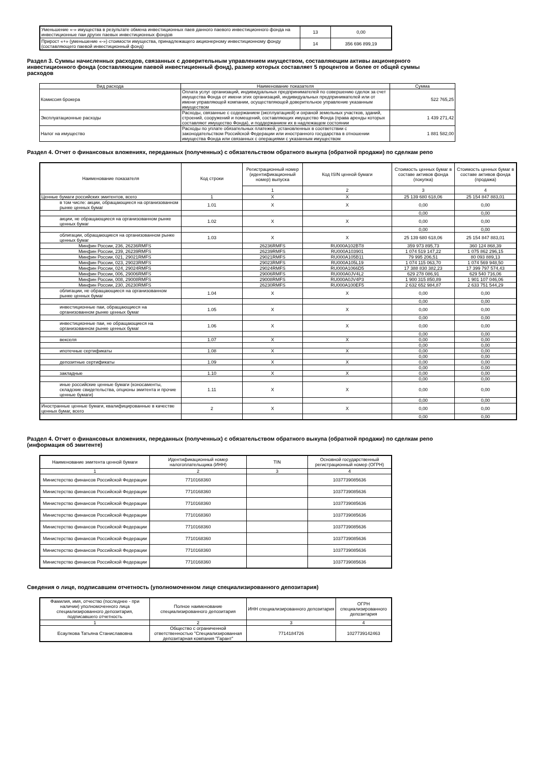| Уменьшение «-» имущества в результате обмена инвестиционных паев данного паевого инвестиционного фонда на инвестиционные паи других паевых инвестиционных фондов | 13 | 0,00 |
| Прирост «+» (уменьшение «-») стоимости имущества, принадлежащего акционерному инвестиционному фонду (составляющего паевой инвестиционный фонд) | 14 | 356 696 899,19 |
Раздел 3. Суммы начисленных расходов, связанных с доверительным управлением имуществом, составляющим активы акционерного инвестиционного фонда (составляющим паевой инвестиционный фонд), размер которых составляет 5 процентов и более от общей суммы расходов
| Вид расхода | Наименование показателя | Сумма |
| Комиссия брокера | Оплата услуг организаций, индивидуальных предпринимателей по совершению сделок за счет имущества Фонда от имени этих организаций, индивидуальных предпринимателей или от имени управляющей компании, осуществляющей доверительное управление указанным имуществом | 522 765,25 |
| Эксплуатационные расходы | Расходы, связанные с содержанием (эксплуатацией) и охраной земельных участков, зданий, строений, сооружений и помещений, составляющих имущество Фонда (права аренды которых составляют имущество Фонда), и поддержанием их в надлежащем состоянии | 1 439 271,42 |
| Налог на имущество | Расходы по уплате обязательных платежей, установленных в соответствии с законодательством Российской Федерации или иностранного государства в отношении имущества Фонда или связанных с операциями с указанным имуществом | 1 881 582,00 |
Раздел 4. Отчет о финансовых вложениях, переданных (полученных) с обязательством обратного выкупа (обратной продажи) по сделкам репо
| Наименование показателя | Код строки | Регистрационный номер (идентификационный номер) выпуска | Код ISIN ценной бумаги | Стоимость ценных бумаг в составе активов фонда (покупка) | Стоимость ценных бумаг в составе активов фонда (продажа) |
| | | 1 | 2 | 3 | 4 |
| Ценные бумаги российских эмитентов, всего | 1 | X | X | 25 139 680 618,06 | 25 154 847 883,01 |
| в том числе: акции, обращающиеся на организованном рынке ценных бумаг | 1.01 | X | X | 0,00 | 0,00 |
| | | | | 0,00 | 0,00 |
| акции, не обращающиеся на организованном рынке ценных бумаг | 1.02 | X | X | 0,00 | 0,00 |
| | | | | 0,00 | 0,00 |
| облигации, обращающиеся на организованном рынке ценных бумаг | 1.03 | X | X | 25 139 680 618,06 | 25 154 847 883,01 |
| Минфин России, 236, 26236RMFS | | 26236RMFS | RU000A102BT8 | 359 973 895,73 | 360 124 868,39 |
| Минфин России, 239, 26239RMFS | | 26239RMFS | RU000A103901 | 1 074 519 147,22 | 1 075 862 296,15 |
| Минфин России, 021, 29021RMFS | | 29021RMFS | RU000A105B11 | 79 995 206,51 | 80 093 889,13 |
| Минфин России, 023, 29023RMFS | | 29023RMFS | RU000A105L19 | 1 074 115 063,70 | 1 074 569 948,50 |
| Минфин России, 024, 29024RMFS | | 29024RMFS | RU000A1066D5 | 17 388 830 382,23 | 17 399 797 574,43 |
| Минфин России, 006, 29006RMFS | | 29006RMFS | RU000A0JV4L2 | 629 278 086,91 | 629 540 716,06 |
| Минфин России, 008, 29008RMFS | | 29008RMFS | RU000A0JV4P3 | 1 900 315 850,89 | 1 901 107 046,06 |
| Минфин России, 230, 26230RMFS | | 26230RMFS | RU000A100EF5 | 2 632 652 984,87 | 2 633 751 544,29 |
| облигации, не обращающиеся на организованном рынке ценных бумаг | 1.04 | X | X | 0,00 | 0,00 |
| | | | | 0,00 | 0,00 |
| инвестиционные паи, обращающиеся на организованном рынке ценных бумаг | 1.05 | X | X | 0,00 | 0,00 |
| | | | | 0,00 | 0,00 |
| инвестиционные паи, не обращающиеся на организованном рынке ценных бумаг | 1.06 | X | X | 0,00 | 0,00 |
| | | | | 0,00 | 0,00 |
| векселя | 1.07 | X | X | 0,00 | 0,00 |
| | | | | 0,00 | 0,00 |
| ипотечные сертификаты | 1.08 | X | X | 0,00 | 0,00 |
| | | | | 0,00 | 0,00 |
| депозитные сертификаты | 1.09 | X | X | 0,00 | 0,00 |
| | | | | 0,00 | 0,00 |
| закладные | 1.10 | X | X | 0,00 | 0,00 |
| | | | | 0,00 | 0,00 |
| иные российские ценные бумаги (коносаменты, складские свидетельства, опционы эмитента и прочие ценные бумаги) | 1.11 | X | X | 0,00 | 0,00 |
| | | | | 0,00 | 0,00 |
| Иностранные ценные бумаги, квалифицированные в качестве ценных бумаг, всего | 2 | X | X | 0,00 | 0,00 |
| | | | | 0,00 | 0,00 |
Раздел 4. Отчет о финансовых вложениях, переданных (полученных) с обязательством обратного выкупа (обратной продажи) по сделкам репо (информация об эмитенте)
| Наименование эмитента ценной бумаги | Идентификационный номер налогоплательщика (ИНН) | TIN | Основной государственный регистрационный номер (ОГРН) |
| 1 | 2 | 3 | 4 |
| Министерство финансов Российской Федерации | 7710168360 | | 1037739085636 |
| Министерство финансов Российской Федерации | 7710168360 | | 1037739085636 |
| Министерство финансов Российской Федерации | 7710168360 | | 1037739085636 |
| Министерство финансов Российской Федерации | 7710168360 | | 1037739085636 |
| Министерство финансов Российской Федерации | 7710168360 | | 1037739085636 |
| Министерство финансов Российской Федерации | 7710168360 | | 1037739085636 |
| Министерство финансов Российской Федерации | 7710168360 | | 1037739085636 |
| Министерство финансов Российской Федерации | 7710168360 | | 1037739085636 |
Сведения о лице, подписавшем отчетность (уполномоченном лице специализированного депозитария)
| Фамилия, имя, отчество (последнее - при наличии) уполномоченного лица специализированного депозитария, подписавшего отчетность | Полное наименование специализированного депозитария | ИНН специализированного депозитария | ОГРН специализированного депозитария |
| 1 | 2 | 3 | 4 |
| Есаулкова Татьяна Станиславовна | Общество с ограниченной ответственностью "Специализированная депозитарная компания "Гарант" | 7714184726 | 1027739142463 |